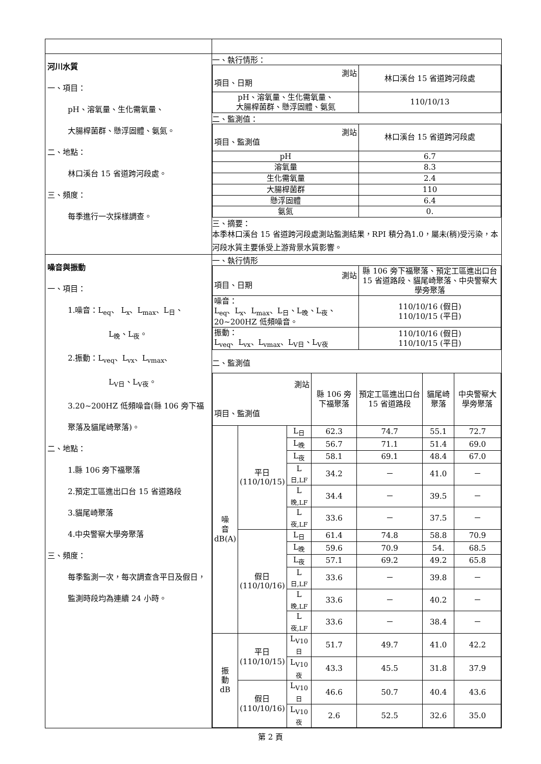| 河川水質 一、項目： pH、溶氧量、生化需氧量、 大腸桿菌群、懸浮固體、氨氮。 二、地點： 林口溪台 15 省道跨河段處。 三、頻度： 每季進行一次採樣調查。 | 一、執行情形： / 測站 項目、日期 / 林口溪台 15 省道跨河段處 / / --- / --- / / pH、溶氧量、生化需氧量、 大腸桿菌群、懸浮固體、氨氮 / 110/10/13 / 二、監測值： / 測站 項目、監測值 / 林口溪台 15 省道跨河段處 / / --- / --- / / pH / 6.7 / / 溶氧量 / 8.3 / / 生化需氧量 / 2.4 / / 大腸桿菌群 / 110 / / 懸浮固體 / 6.4 / / 氨氮 / 0. / 三、摘要： 本季林口溪台 15 省道跨河段處測站監測結果，RPI 積分為1.0，屬未(稍)受污染，本河段水質主要係受上游背景水質影響。 |
| 噪音與振動 一、項目： 1.噪音：L<sub>eq</sub>、 L<sub>x</sub>、L<sub>max</sub>、L<sub>日</sub>、 L<sub>晚</sub>、L<sub>夜</sub>。 2.振動：L<sub>veq</sub>、L<sub>vx</sub>、L<sub>vmax</sub>、 L<sub>V日</sub>、L<sub>V夜</sub>。 3.20~200HZ 低頻噪音(縣 106 旁下福聚落及貓尾崎聚落)。 二、地點： 1.縣 106 旁下福聚落 2.預定工區進出口台 15 省道路段 3.貓尾崎聚落 4.中央警察大學旁聚落 三、頻度： 每季監測一次，每次調查含平日及假日，監測時段均為連續 24 小時。 | 一、執行情形 / 測站 項目、日期 / 縣 106 旁下福聚落、預定工區進出口台 15 省道路段、貓尾崎聚落、中央警察大學旁聚落 / / --- / --- / / 噪音： L<sub>eq</sub>、L<sub>x</sub>、L<sub>max</sub>、L<sub>日</sub>、L<sub>晚</sub>、L<sub>夜</sub>、 20~200HZ 低頻噪音。 / 110/10/16 (假日) 110/10/15 (平日) / / 振動： L<sub>veq</sub>、L<sub>vx</sub>、L<sub>vmax</sub>、L<sub>V日</sub>、L<sub>V夜</sub> / 110/10/16 (假日) 110/10/15 (平日) / 二、監測值 / 測站 項目、監測值 / / / 縣 106 旁下福聚落 / 預定工區進出口台 15 省道路段 / 貓尾崎聚落 / 中央警察大學旁聚落 / / --- / --- / --- / --- / --- / --- / --- / / 噪 音 dB(A) / 平日 (110/10/15) / L<sub>日</sub> / 62.3 / 74.7 / 55.1 / 72.7 / / / / L<sub>晚</sub> / 56.7 / 71.1 / 51.4 / 69.0 / / / / L<sub>夜</sub> / 58.1 / 69.1 / 48.4 / 67.0 / / / / L<sub>日,LF</sub> / 34.2 / － / 41.0 / － / / / / L<sub>晚,LF</sub> / 34.4 / － / 39.5 / － / / / / L<sub>夜,LF</sub> / 33.6 / － / 37.5 / － / / / 假日 (110/10/16) / L<sub>日</sub> / 61.4 / 74.8 / 58.8 / 70.9 / / / / L<sub>晚</sub> / 59.6 / 70.9 / 54. / 68.5 / / / / L<sub>夜</sub> / 57.1 / 69.2 / 49.2 / 65.8 / / / / L<sub>日,LF</sub> / 33.6 / － / 39.8 / － / / / / L<sub>晚,LF</sub> / 33.6 / － / 40.2 / － / / / / L<sub>夜,LF</sub> / 33.6 / － / 38.4 / － / / 振 動 dB / 平日 (110/10/15) / L<sub>V10日</sub> / 51.7 / 49.7 / 41.0 / 42.2 / / / / L<sub>V10夜</sub> / 43.3 / 45.5 / 31.8 / 37.9 / / / 假日 (110/10/16) / L<sub>V10日</sub> / 46.6 / 50.7 / 40.4 / 43.6 / / / / L<sub>V10夜</sub> / 2.6 / 52.5 / 32.6 / 35.0 / |
第 2 頁